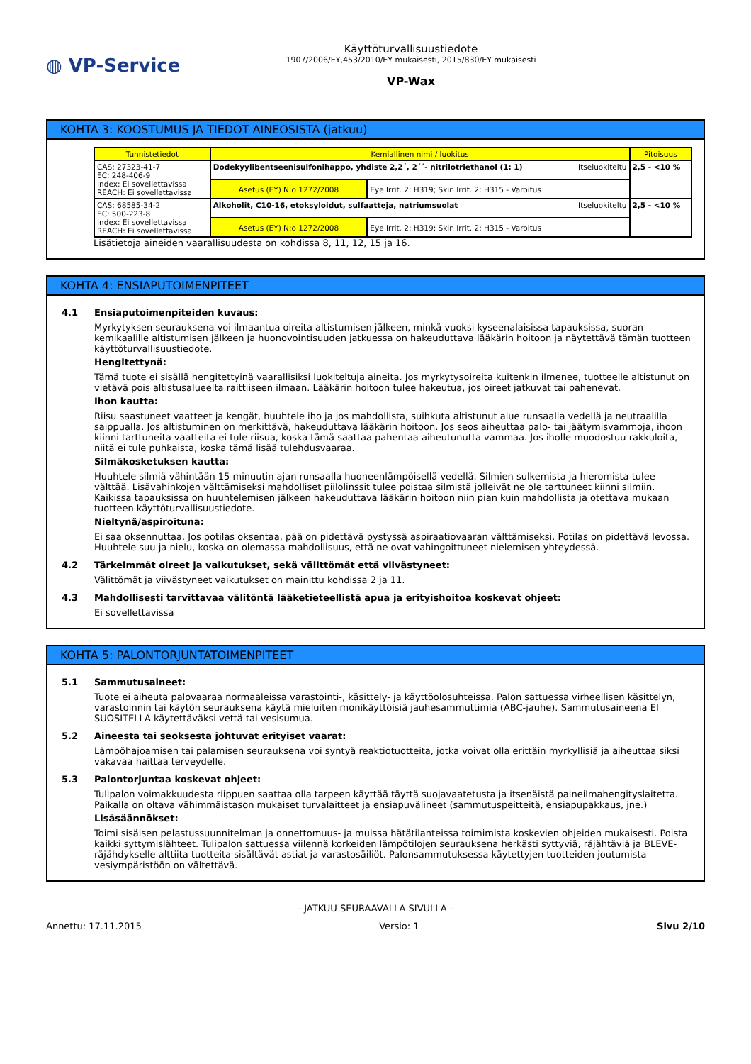◍ VP-Service
Käyttöturvallisuustiedote
1907/2006/EY,453/2010/EY mukaisesti, 2015/830/EY mukaisesti
VP-Wax
KOHTA 3: KOOSTUMUS JA TIEDOT AINEOSISTA (jatkuu)
| Tunnistetiedot | Kemiallinen nimi / luokitus | | Pitoisuus |
| --- | --- | --- | --- |
| CAS: 27323-41-7 EC: 248-406-9 Index: Ei sovellettavissa REACH: Ei sovellettavissa | Dodekyylibentseenisulfonihappo, yhdiste 2,2´, 2´´- nitrilotriethanol (1: 1) Itseluokiteltu | | 2,5 - <10 % |
| | Asetus (EY) N:o 1272/2008 | Eye Irrit. 2: H319; Skin Irrit. 2: H315 - Varoitus | |
| CAS: 68585-34-2 EC: 500-223-8 Index: Ei sovellettavissa REACH: Ei sovellettavissa | Alkoholit, C10-16, etoksyloidut, sulfaatteja, natriumsuolat Itseluokiteltu | | 2,5 - <10 % |
| | Asetus (EY) N:o 1272/2008 | Eye Irrit. 2: H319; Skin Irrit. 2: H315 - Varoitus | |
Lisätietoja aineiden vaarallisuudesta on kohdissa 8, 11, 12, 15 ja 16.
KOHTA 4: ENSIAPUTOIMENPITEET
4.1 Ensiaputoimenpiteiden kuvaus:
Myrkytyksen seurauksena voi ilmaantua oireita altistumisen jälkeen, minkä vuoksi kyseenalaisissa tapauksissa, suoran kemikaalille altistumisen jälkeen ja huonovointisuuden jatkuessa on hakeuduttava lääkärin hoitoon ja näytettävä tämän tuotteen käyttöturvallisuustiedote.
Hengitettynä:
Tämä tuote ei sisällä hengitettyinä vaarallisiksi luokiteltuja aineita. Jos myrkytysoireita kuitenkin ilmenee, tuotteelle altistunut on vietävä pois altistusalueelta raittiiseen ilmaan. Lääkärin hoitoon tulee hakeutua, jos oireet jatkuvat tai pahenevat.
Ihon kautta:
Riisu saastuneet vaatteet ja kengät, huuhtele iho ja jos mahdollista, suihkuta altistunut alue runsaalla vedellä ja neutraalilla saippualla. Jos altistuminen on merkittävä, hakeuduttava lääkärin hoitoon. Jos seos aiheuttaa palo- tai jäätymisvammoja, ihoon kiinni tarttuneita vaatteita ei tule riisua, koska tämä saattaa pahentaa aiheutunutta vammaa. Jos iholle muodostuu rakkuloita, niitä ei tule puhkaista, koska tämä lisää tulehdusvaaraa.
Silmäkosketuksen kautta:
Huuhtele silmiä vähintään 15 minuutin ajan runsaalla huoneenlämpöisellä vedellä. Silmien sulkemista ja hieromista tulee välttää. Lisävahinkojen välttämiseksi mahdolliset piilolinssit tulee poistaa silmistä jolleivät ne ole tarttuneet kiinni silmiin. Kaikissa tapauksissa on huuhtelemisen jälkeen hakeuduttava lääkärin hoitoon niin pian kuin mahdollista ja otettava mukaan tuotteen käyttöturvallisuustiedote.
Nieltynä/aspiroituna:
Ei saa oksennuttaa. Jos potilas oksentaa, pää on pidettävä pystyssä aspiraatiovaaran välttämiseksi. Potilas on pidettävä levossa. Huuhtele suu ja nielu, koska on olemassa mahdollisuus, että ne ovat vahingoittuneet nielemisen yhteydessä.
4.2 Tärkeimmät oireet ja vaikutukset, sekä välittömät että viivästyneet:
Välittömät ja viivästyneet vaikutukset on mainittu kohdissa 2 ja 11.
4.3 Mahdollisesti tarvittavaa välitöntä lääketieteellistä apua ja erityishoitoa koskevat ohjeet:
Ei sovellettavissa
KOHTA 5: PALONTORJUNTATOIMENPITEET
5.1 Sammutusaineet:
Tuote ei aiheuta palovaaraa normaaleissa varastointi-, käsittely- ja käyttöolosuhteissa. Palon sattuessa virheellisen käsittelyn, varastoinnin tai käytön seurauksena käytä mieluiten monikäyttöisiä jauhesammuttimia (ABC-jauhe). Sammutusaineena EI SUOSITELLA käytettäväksi vettä tai vesisumua.
5.2 Aineesta tai seoksesta johtuvat erityiset vaarat:
Lämpöhajoamisen tai palamisen seurauksena voi syntyä reaktiotuotteita, jotka voivat olla erittäin myrkyllisiä ja aiheuttaa siksi vakavaa haittaa terveydelle.
5.3 Palontorjuntaa koskevat ohjeet:
Tulipalon voimakkuudesta riippuen saattaa olla tarpeen käyttää täyttä suojavaatetusta ja itsenäistä paineilmahengityslaitetta. Paikalla on oltava vähimmäistason mukaiset turvalaitteet ja ensiapuvälineet (sammutuspeitteitä, ensiapupakkaus, jne.)
Lisäsäännökset:
Toimi sisäisen pelastussuunnitelman ja onnettomuus- ja muissa hätätilanteissa toimimista koskevien ohjeiden mukaisesti. Poista kaikki syttymislähteet. Tulipalon sattuessa viilennä korkeiden lämpötilojen seurauksena herkästi syttyviä, räjähtäviä ja BLEVE-räjähdykselle alttiita tuotteita sisältävät astiat ja varastosäiliöt. Palonsammutuksessa käytettyjen tuotteiden joutumista vesiympäristöön on vältettävä.
- JATKUU SEURAAVALLA SIVULLA -
Annettu: 17.11.2015 Versio: 1 Sivu 2/10